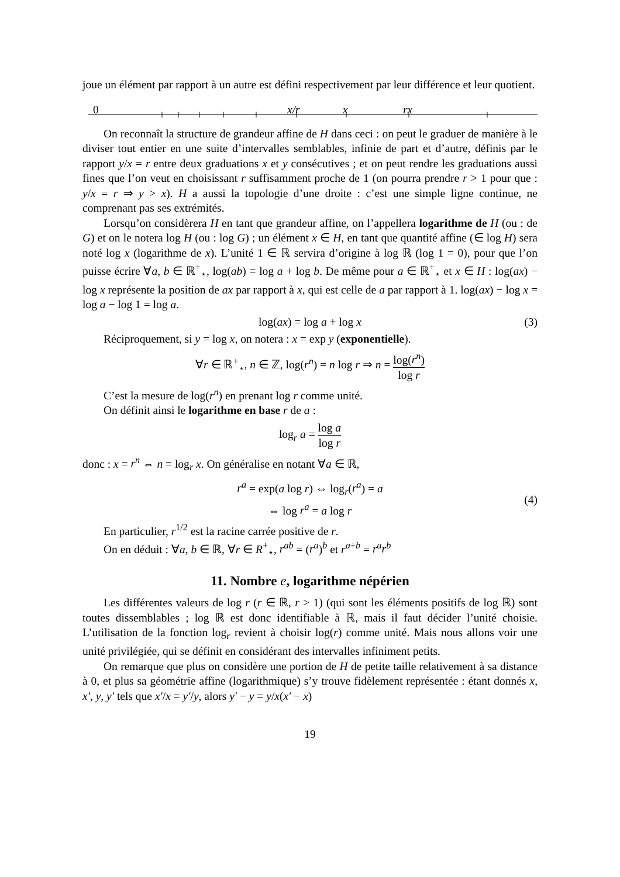joue un élément par rapport à un autre est défini respectivement par leur différence et leur quotient.
0 x/r x rx
On reconnaît la structure de grandeur affine de H dans ceci : on peut le graduer de manière à le diviser tout entier en une suite d’intervalles semblables, infinie de part et d’autre, définis par le rapport y/x = r entre deux graduations x et y consécutives ; et on peut rendre les graduations aussi fines que l’on veut en choisissant r suffisamment proche de 1 (on pourra prendre r > 1 pour que : y/x = r ⇒ y > x). H a aussi la topologie d’une droite : c’est une simple ligne continue, ne comprenant pas ses extrémités.
Lorsqu’on considèrera H en tant que grandeur affine, on l’appellera logarithme de H (ou : de G) et on le notera log H (ou : log G) ; un élément x ∈ H, en tant que quantité affine (∈ log H) sera noté log x (logarithme de x). L’unité 1 ∈ ℝ servira d’origine à log ℝ (log 1 = 0), pour que l’on puisse écrire ∀a, b ∈ ℝ<sup>+</sup><sub>⋆</sub>, log(ab) = log a + log b. De même pour a ∈ ℝ<sup>+</sup><sub>⋆</sub> et x ∈ H : log(ax) − log x représente la position de ax par rapport à x, qui est celle de a par rapport à 1. log(ax) − log x = log a − log 1 = log a.
log(ax) = log a + log x (3)
Réciproquement, si y = log x, on notera : x = exp y (exponentielle).
∀r ∈ ℝ<sup>+</sup><sub>⋆</sub>, n ∈ ℤ, log(r<sup>n</sup>) = n log r ⇒ n = log(r<sup>n</sup>) log r
C’est la mesure de log(r<sup>n</sup>) en prenant log r comme unité.
On définit ainsi le logarithme en base r de a :
log<sub>r</sub> a = log a log r
donc : x = r<sup>n</sup> ⇔ n = log<sub>r</sub> x. On généralise en notant ∀a ∈ ℝ,
r<sup>a</sup> = exp(a log r) ⇔ log<sub>r</sub>(r<sup>a</sup>) = a
⇔ log r<sup>a</sup> = a log r
(4)
En particulier, r<sup>1/2</sup> est la racine carrée positive de r.
On en déduit : ∀a, b ∈ ℝ, ∀r ∈ R<sup>+</sup><sub>⋆</sub>, r<sup>ab</sup> = (r<sup>a</sup>)<sup>b</sup> et r<sup>a+b</sup> = r<sup>a</sup>r<sup>b</sup>
11. Nombre e, logarithme népérien
Les différentes valeurs de log r (r ∈ ℝ, r > 1) (qui sont les éléments positifs de log ℝ) sont toutes dissemblables ; log ℝ est donc identifiable à ℝ, mais il faut décider l’unité choisie. L’utilisation de la fonction log<sub>r</sub> revient à choisir log(r) comme unité. Mais nous allons voir une unité privilégiée, qui se définit en considérant des intervalles infiniment petits.
On remarque que plus on considère une portion de H de petite taille relativement à sa distance à 0, et plus sa géométrie affine (logarithmique) s’y trouve fidèlement représentée : étant donnés x, x′, y, y′ tels que x′/x = y′/y, alors y′ − y = y/x(x′ − x)
19